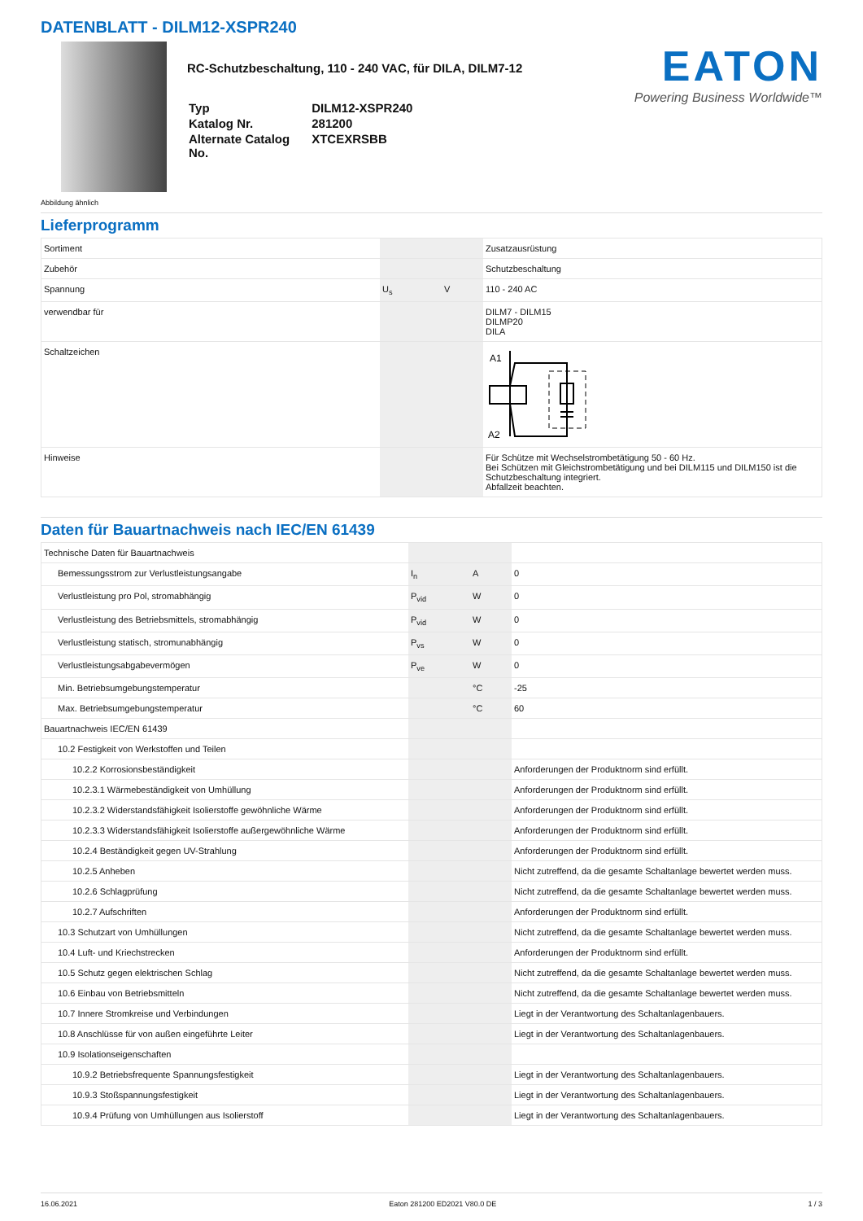DATENBLATT - DILM12-XSPR240
Abbildung ähnlich
RC-Schutzbeschaltung, 110 - 240 VAC, für DILA, DILM7-12
| Typ | DILM12-XSPR240 |
| Katalog Nr. | 281200 |
| Alternate Catalog No. | XTCEXRSBB |
EATON
Powering Business Worldwide™
Lieferprogramm
| Sortiment | | | Zusatzausrüstung |
| Zubehör | | | Schutzbeschaltung |
| Spannung | U<sub>s</sub> | V | 110 - 240 AC |
| verwendbar für | | | DILM7 - DILM15 DILMP20 DILA |
| Schaltzeichen | | | A1 A2 |
| Hinweise | | | Für Schütze mit Wechselstrombetätigung 50 - 60 Hz. Bei Schützen mit Gleichstrombetätigung und bei DILM115 und DILM150 ist die Schutzbeschaltung integriert. Abfallzeit beachten. |
Daten für Bauartnachweis nach IEC/EN 61439
| Technische Daten für Bauartnachweis | | | |
| Bemessungsstrom zur Verlustleistungsangabe | I<sub>n</sub> | A | 0 |
| Verlustleistung pro Pol, stromabhängig | P<sub>vid</sub> | W | 0 |
| Verlustleistung des Betriebsmittels, stromabhängig | P<sub>vid</sub> | W | 0 |
| Verlustleistung statisch, stromunabhängig | P<sub>vs</sub> | W | 0 |
| Verlustleistungsabgabevermögen | P<sub>ve</sub> | W | 0 |
| Min. Betriebsumgebungstemperatur | | °C | -25 |
| Max. Betriebsumgebungstemperatur | | °C | 60 |
| Bauartnachweis IEC/EN 61439 | | | |
| 10.2 Festigkeit von Werkstoffen und Teilen | | | |
| 10.2.2 Korrosionsbeständigkeit | | | Anforderungen der Produktnorm sind erfüllt. |
| 10.2.3.1 Wärmebeständigkeit von Umhüllung | | | Anforderungen der Produktnorm sind erfüllt. |
| 10.2.3.2 Widerstandsfähigkeit Isolierstoffe gewöhnliche Wärme | | | Anforderungen der Produktnorm sind erfüllt. |
| 10.2.3.3 Widerstandsfähigkeit Isolierstoffe außergewöhnliche Wärme | | | Anforderungen der Produktnorm sind erfüllt. |
| 10.2.4 Beständigkeit gegen UV-Strahlung | | | Anforderungen der Produktnorm sind erfüllt. |
| 10.2.5 Anheben | | | Nicht zutreffend, da die gesamte Schaltanlage bewertet werden muss. |
| 10.2.6 Schlagprüfung | | | Nicht zutreffend, da die gesamte Schaltanlage bewertet werden muss. |
| 10.2.7 Aufschriften | | | Anforderungen der Produktnorm sind erfüllt. |
| 10.3 Schutzart von Umhüllungen | | | Nicht zutreffend, da die gesamte Schaltanlage bewertet werden muss. |
| 10.4 Luft- und Kriechstrecken | | | Anforderungen der Produktnorm sind erfüllt. |
| 10.5 Schutz gegen elektrischen Schlag | | | Nicht zutreffend, da die gesamte Schaltanlage bewertet werden muss. |
| 10.6 Einbau von Betriebsmitteln | | | Nicht zutreffend, da die gesamte Schaltanlage bewertet werden muss. |
| 10.7 Innere Stromkreise und Verbindungen | | | Liegt in der Verantwortung des Schaltanlagenbauers. |
| 10.8 Anschlüsse für von außen eingeführte Leiter | | | Liegt in der Verantwortung des Schaltanlagenbauers. |
| 10.9 Isolationseigenschaften | | | |
| 10.9.2 Betriebsfrequente Spannungsfestigkeit | | | Liegt in der Verantwortung des Schaltanlagenbauers. |
| 10.9.3 Stoßspannungsfestigkeit | | | Liegt in der Verantwortung des Schaltanlagenbauers. |
| 10.9.4 Prüfung von Umhüllungen aus Isolierstoff | | | Liegt in der Verantwortung des Schaltanlagenbauers. |
16.06.2021 Eaton 281200 ED2021 V80.0 DE 1 / 3